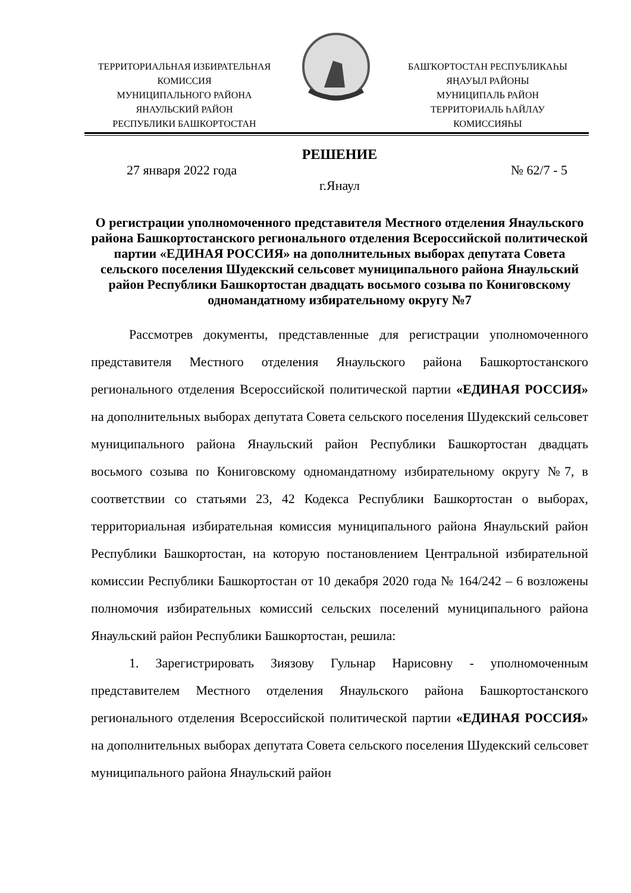ТЕРРИТОРИАЛЬНАЯ ИЗБИРАТЕЛЬНАЯ
КОМИССИЯ
МУНИЦИПАЛЬНОГО РАЙОНА
ЯНАУЛЬСКИЙ РАЙОН
РЕСПУБЛИКИ БАШКОРТОСТАН
БАШҠОРТОСТАН РЕСПУБЛИКАҺЫ
ЯҢАУЫЛ РАЙОНЫ
МУНИЦИПАЛЬ РАЙОН
ТЕРРИТОРИАЛЬ ҺАЙЛАУ
КОМИССИЯҺЫ
РЕШЕНИЕ
27 января 2022 года № 62/7 - 5
г.Янаул
О регистрации уполномоченного представителя Местного отделения Янаульского района Башкортостанского регионального отделения Всероссийской политической партии «ЕДИНАЯ РОССИЯ» на дополнительных выборах депутата Совета сельского поселения Шудекский сельсовет муниципального района Янаульский район Республики Башкортостан двадцать восьмого созыва по Кониговскому одномандатному избирательному округу №7
Рассмотрев документы, представленные для регистрации уполномоченного представителя Местного отделения Янаульского района Башкортостанского регионального отделения Всероссийской политической партии «ЕДИНАЯ РОССИЯ» на дополнительных выборах депутата Совета сельского поселения Шудекский сельсовет муниципального района Янаульский район Республики Башкортостан двадцать восьмого созыва по Кониговскому одномандатному избирательному округу №7, в соответствии со статьями 23, 42 Кодекса Республики Башкортостан о выборах, территориальная избирательная комиссия муниципального района Янаульский район Республики Башкортостан, на которую постановлением Центральной избирательной комиссии Республики Башкортостан от 10 декабря 2020 года № 164/242 – 6 возложены полномочия избирательных комиссий сельских поселений муниципального района Янаульский район Республики Башкортостан, решила:
1. Зарегистрировать Зиязову Гульнар Нарисовну - уполномоченным представителем Местного отделения Янаульского района Башкортостанского регионального отделения Всероссийской политической партии «ЕДИНАЯ РОССИЯ» на дополнительных выборах депутата Совета сельского поселения Шудекский сельсовет муниципального района Янаульский район